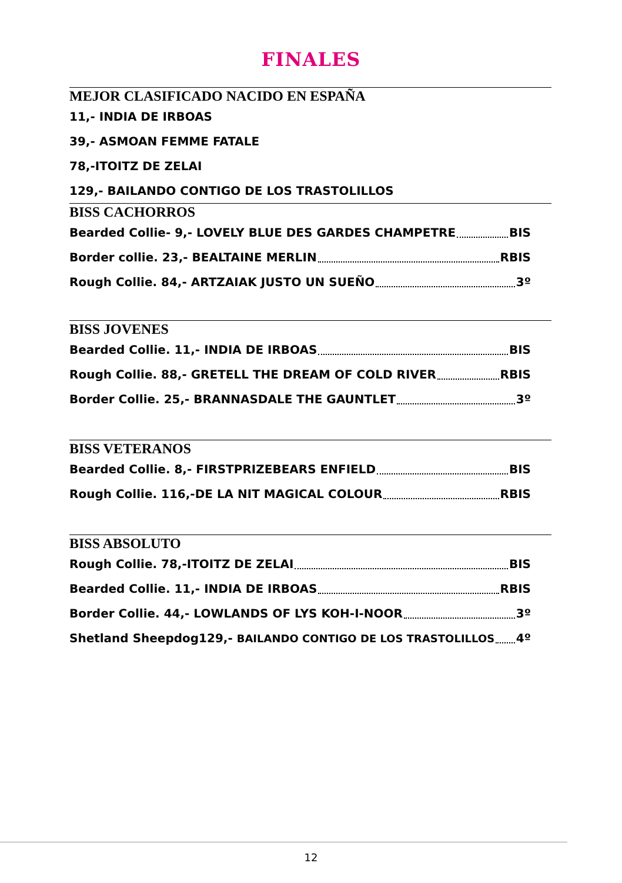FINALES
MEJOR CLASIFICADO NACIDO EN ESPAÑA
11,- INDIA DE IRBOAS
39,- ASMOAN FEMME FATALE
78,-ITOITZ DE ZELAI
129,- BAILANDO CONTIGO DE LOS TRASTOLILLOS
BISS CACHORROS
Bearded Collie- 9,- LOVELY BLUE DES GARDES CHAMPETRE BIS
Border collie. 23,- BEALTAINE MERLIN RBIS
Rough Collie. 84,- ARTZAIAK JUSTO UN SUEÑO 3º
BISS JOVENES
Bearded Collie. 11,- INDIA DE IRBOAS BIS
Rough Collie. 88,- GRETELL THE DREAM OF COLD RIVER RBIS
Border Collie. 25,- BRANNASDALE THE GAUNTLET 3º
BISS VETERANOS
Bearded Collie. 8,- FIRSTPRIZEBEARS ENFIELD BIS
Rough Collie. 116,-DE LA NIT MAGICAL COLOUR RBIS
BISS ABSOLUTO
Rough Collie. 78,-ITOITZ DE ZELAI BIS
Bearded Collie. 11,- INDIA DE IRBOAS RBIS
Border Collie. 44,- LOWLANDS OF LYS KOH-I-NOOR 3º
Shetland Sheepdog129,- BAILANDO CONTIGO DE LOS TRASTOLILLOS 4º
12